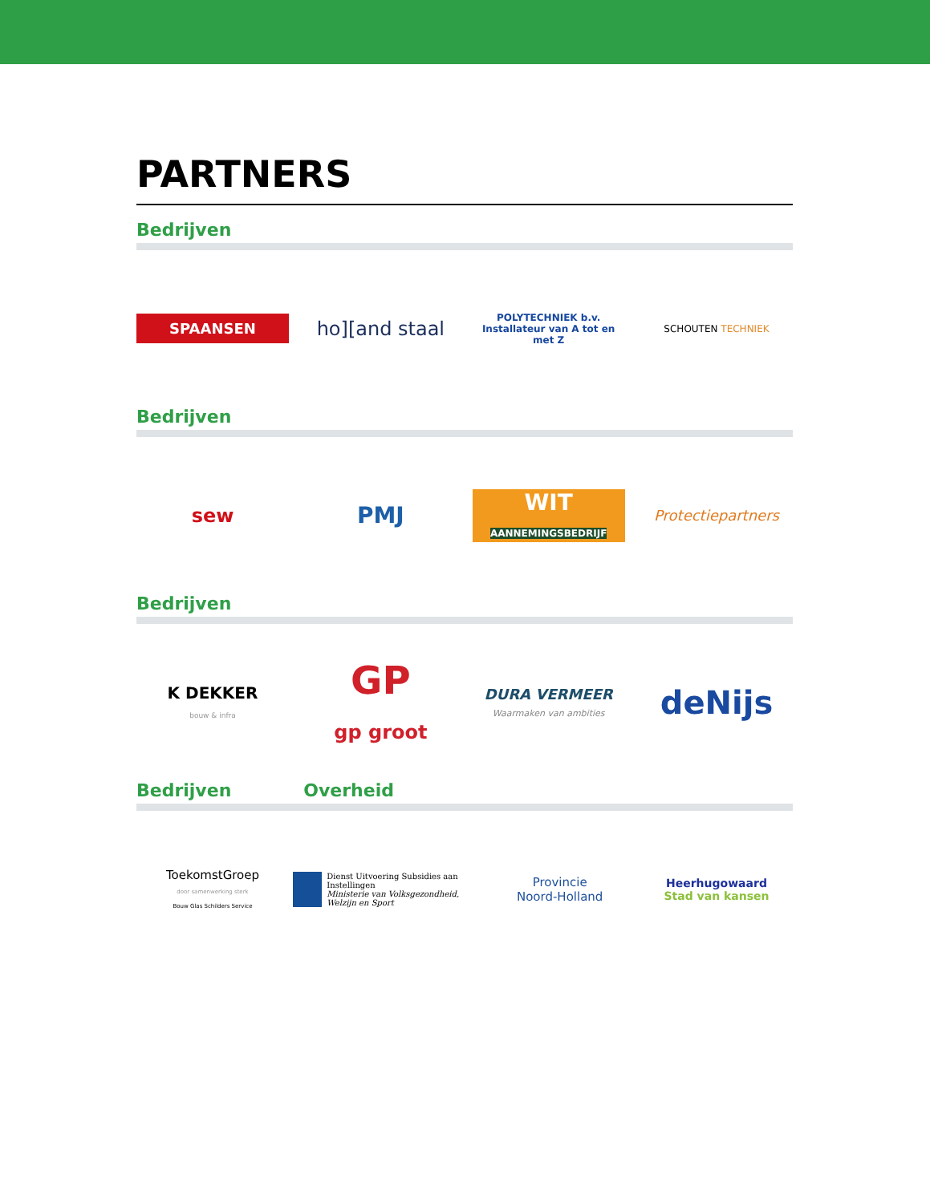PARTNERS
Bedrijven
SPAANSEN
ho][and staal
POLYTECHNIEK b.v.
Installateur van A tot en met Z
SCHOUTEN TECHNIEK
Bedrijven
sew
PMJ
WIT
AANNEMINGSBEDRIJF
Protectiepartners
Bedrijven
K DEKKER
bouw & infra
GP
gp groot
DURA VERMEER
Waarmaken van ambities
deNijs
Bedrijven Overheid
ToekomstGroep
door samenwerking sterk
Bouw Glas Schilders Service
Dienst Uitvoering Subsidies aan Instellingen
Ministerie van Volksgezondheid, Welzijn en Sport
Provincie
Noord-Holland
Heerhugowaard
Stad van kansen